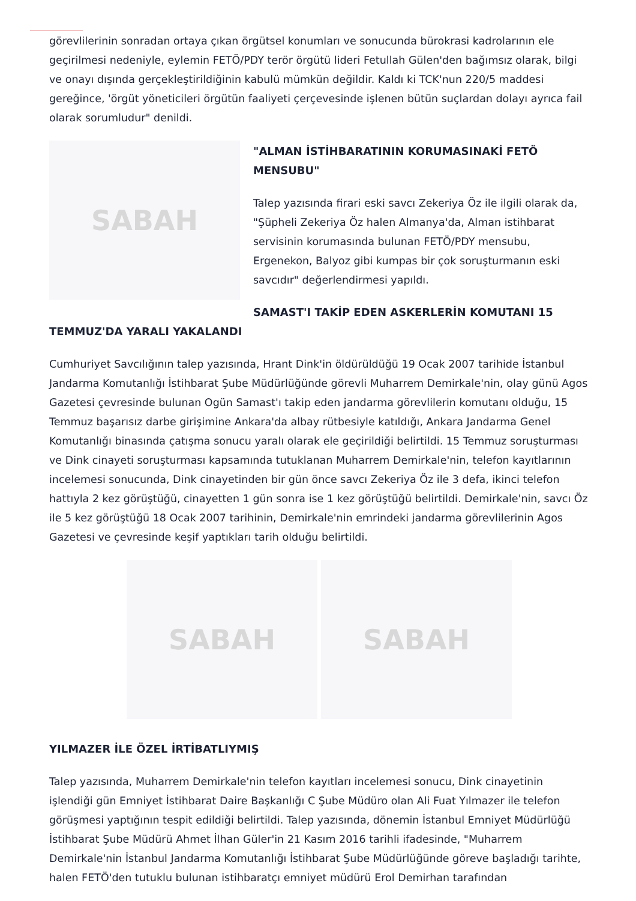görevlilerinin sonradan ortaya çıkan örgütsel konumları ve sonucunda bürokrasi kadrolarının ele geçirilmesi nedeniyle, eylemin FETÖ/PDY terör örgütü lideri Fetullah Gülen'den bağımsız olarak, bilgi ve onayı dışında gerçekleştirildiğinin kabulü mümkün değildir. Kaldı ki TCK'nun 220/5 maddesi gereğince, 'örgüt yöneticileri örgütün faaliyeti çerçevesinde işlenen bütün suçlardan dolayı ayrıca fail olarak sorumludur" denildi.
SABAH
"ALMAN İSTİHBARATININ KORUMASINAKİ FETÖ MENSUBU"
Talep yazısında firari eski savcı Zekeriya Öz ile ilgili olarak da, "Şüpheli Zekeriya Öz halen Almanya'da, Alman istihbarat servisinin korumasında bulunan FETÖ/PDY mensubu, Ergenekon, Balyoz gibi kumpas bir çok soruşturmanın eski savcıdır" değerlendirmesi yapıldı.
SAMAST'I TAKİP EDEN ASKERLERİN KOMUTANI 15 TEMMUZ'DA YARALI YAKALANDI
Cumhuriyet Savcılığının talep yazısında, Hrant Dink'in öldürüldüğü 19 Ocak 2007 tarihide İstanbul Jandarma Komutanlığı İstihbarat Şube Müdürlüğünde görevli Muharrem Demirkale'nin, olay günü Agos Gazetesi çevresinde bulunan Ogün Samast'ı takip eden jandarma görevlilerin komutanı olduğu, 15 Temmuz başarısız darbe girişimine Ankara'da albay rütbesiyle katıldığı, Ankara Jandarma Genel Komutanlığı binasında çatışma sonucu yaralı olarak ele geçirildiği belirtildi. 15 Temmuz soruşturması ve Dink cinayeti soruşturması kapsamında tutuklanan Muharrem Demirkale'nin, telefon kayıtlarının incelemesi sonucunda, Dink cinayetinden bir gün önce savcı Zekeriya Öz ile 3 defa, ikinci telefon hattıyla 2 kez görüştüğü, cinayetten 1 gün sonra ise 1 kez görüştüğü belirtildi. Demirkale'nin, savcı Öz ile 5 kez görüştüğü 18 Ocak 2007 tarihinin, Demirkale'nin emrindeki jandarma görevlilerinin Agos Gazetesi ve çevresinde keşif yaptıkları tarih olduğu belirtildi.
SABAH SABAH
YILMAZER İLE ÖZEL İRTİBATLIYMIŞ
Talep yazısında, Muharrem Demirkale'nin telefon kayıtları incelemesi sonucu, Dink cinayetinin işlendiği gün Emniyet İstihbarat Daire Başkanlığı C Şube Müdüro olan Ali Fuat Yılmazer ile telefon görüşmesi yaptığının tespit edildiği belirtildi. Talep yazısında, dönemin İstanbul Emniyet Müdürlüğü İstihbarat Şube Müdürü Ahmet İlhan Güler'in 21 Kasım 2016 tarihli ifadesinde, "Muharrem Demirkale'nin İstanbul Jandarma Komutanlığı İstihbarat Şube Müdürlüğünde göreve başladığı tarihte, halen FETÖ'den tutuklu bulunan istihbaratçı emniyet müdürü Erol Demirhan tarafından